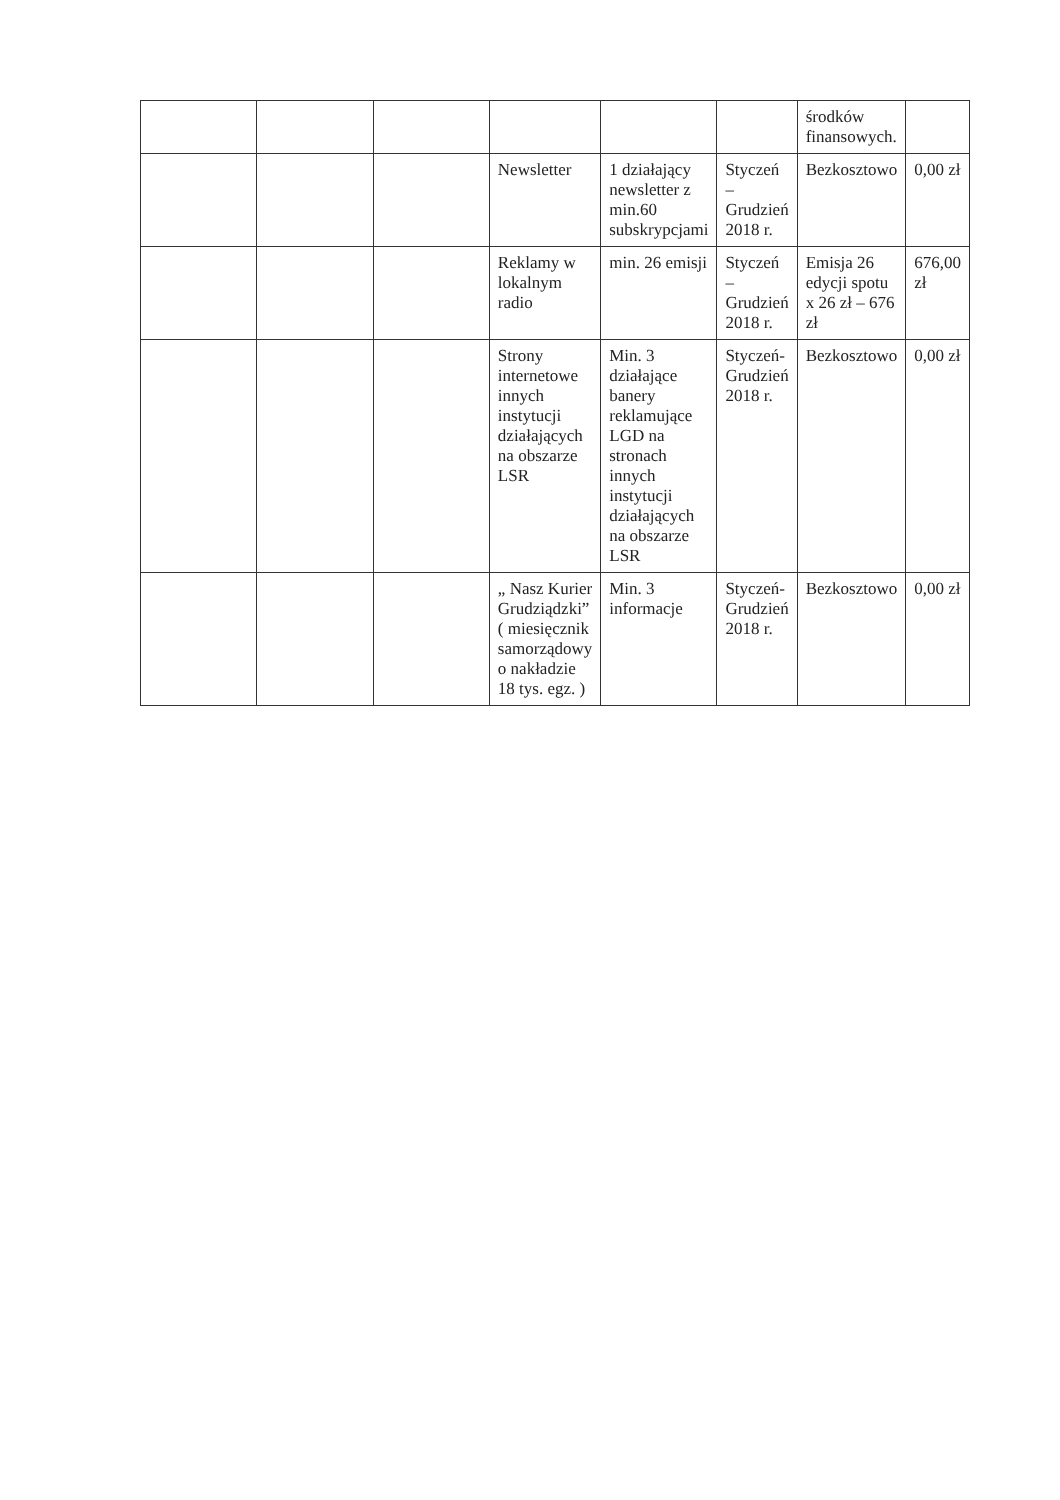| | | | | | | środków finansowych. | |
| | | | Newsletter | 1 działający newsletter z min.60 subskrypcjami | Styczeń – Grudzień 2018 r. | Bezkosztowo | 0,00 zł |
| | | | Reklamy w lokalnym radio | min. 26 emisji | Styczeń – Grudzień 2018 r. | Emisja 26 edycji spotu x 26 zł – 676 zł | 676,00 zł |
| | | | Strony internetowe innych instytucji działających na obszarze LSR | Min. 3 działające banery reklamujące LGD na stronach innych instytucji działających na obszarze LSR | Styczeń-Grudzień 2018 r. | Bezkosztowo | 0,00 zł |
| | | | „ Nasz Kurier Grudziądzki” ( miesięcznik samorządowy o nakładzie 18 tys. egz. ) | Min. 3 informacje | Styczeń-Grudzień 2018 r. | Bezkosztowo | 0,00 zł |